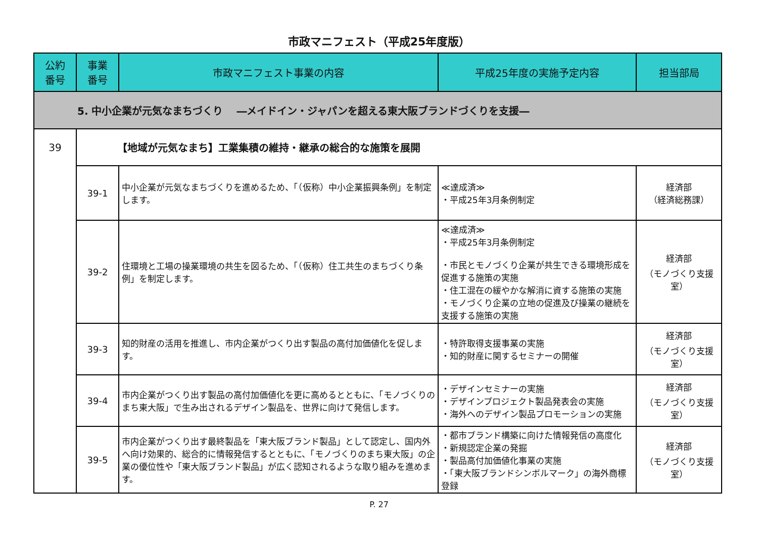市政マニフェスト（平成25年度版）
| 公約 番号 | 事業 番号 | 市政マニフェスト事業の内容 | 平成25年度の実施予定内容 | 担当部局 |
| --- | --- | --- | --- | --- |
| 5. 中小企業が元気なまちづくり ―メイドイン・ジャパンを超える東大阪ブランドづくりを支援― | | | | |
| 39 | 【地域が元気なまち】工業集積の維持・継承の総合的な施策を展開 | | | |
| | 39-1 | 中小企業が元気なまちづくりを進めるため、「（仮称）中小企業振興条例」を制定します。 | ≪達成済≫ ・平成25年3月条例制定 | 経済部 （経済総務課） |
| | 39-2 | 住環境と工場の操業環境の共生を図るため、「（仮称）住工共生のまちづくり条例」を制定します。 | ≪達成済≫ ・平成25年3月条例制定 ・市民とモノづくり企業が共生できる環境形成を促進する施策の実施 ・住工混在の緩やかな解消に資する施策の実施 ・モノづくり企業の立地の促進及び操業の継続を支援する施策の実施 | 経済部 （モノづくり支援室） |
| | 39-3 | 知的財産の活用を推進し、市内企業がつくり出す製品の高付加価値化を促します。 | ・特許取得支援事業の実施 ・知的財産に関するセミナーの開催 | 経済部 （モノづくり支援室） |
| | 39-4 | 市内企業がつくり出す製品の高付加価値化を更に高めるとともに、「モノづくりのまち東大阪」で生み出されるデザイン製品を、世界に向けて発信します。 | ・デザインセミナーの実施 ・デザインプロジェクト製品発表会の実施 ・海外へのデザイン製品プロモーションの実施 | 経済部 （モノづくり支援室） |
| | 39-5 | 市内企業がつくり出す最終製品を「東大阪ブランド製品」として認定し、国内外へ向け効果的、総合的に情報発信するとともに、「モノづくりのまち東大阪」の企業の優位性や「東大阪ブランド製品」が広く認知されるような取り組みを進めます。 | ・都市ブランド構築に向けた情報発信の高度化 ・新規認定企業の発掘 ・製品高付加価値化事業の実施 ・「東大阪ブランドシンボルマーク」の海外商標登録 | 経済部 （モノづくり支援室） |
P. 27